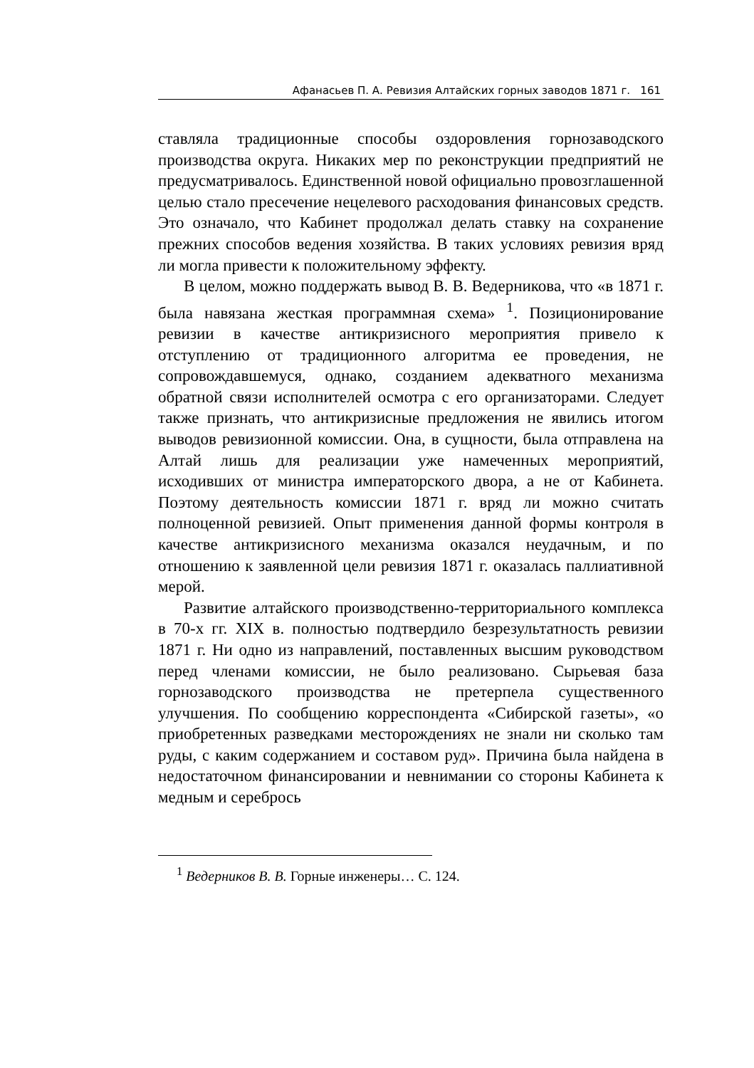Афанасьев П. А. Ревизия Алтайских горных заводов 1871 г. 161
ставляла традиционные способы оздоровления горнозаводского производства округа. Никаких мер по реконструкции предприятий не предусматривалось. Единственной новой официально провозглашенной целью стало пресечение нецелевого расходования финансовых средств. Это означало, что Кабинет продолжал делать ставку на сохранение прежних способов ведения хозяйства. В таких условиях ревизия вряд ли могла привести к положительному эффекту.
В целом, можно поддержать вывод В. В. Ведерникова, что «в 1871 г. была навязана жесткая программная схема» <sup>1</sup>. Позиционирование ревизии в качестве антикризисного мероприятия привело к отступлению от традиционного алгоритма ее проведения, не сопровождавшемуся, однако, созданием адекватного механизма обратной связи исполнителей осмотра с его организаторами. Следует также признать, что антикризисные предложения не явились итогом выводов ревизионной комиссии. Она, в сущности, была отправлена на Алтай лишь для реализации уже намеченных мероприятий, исходивших от министра императорского двора, а не от Кабинета. Поэтому деятельность комиссии 1871 г. вряд ли можно считать полноценной ревизией. Опыт применения данной формы контроля в качестве антикризисного механизма оказался неудачным, и по отношению к заявленной цели ревизия 1871 г. оказалась паллиативной мерой.
Развитие алтайского производственно-территориального комплекса в 70-х гг. XIX в. полностью подтвердило безрезультатность ревизии 1871 г. Ни одно из направлений, поставленных высшим руководством перед членами комиссии, не было реализовано. Сырьевая база горнозаводского производства не претерпела существенного улучшения. По сообщению корреспондента «Сибирской газеты», «о приобретенных разведками месторождениях не знали ни сколько там руды, с каким содержанием и составом руд». Причина была найдена в недостаточном финансировании и невнимании со стороны Кабинета к медным и серебрось
<sup>1</sup> Ведерников В. В. Горные инженеры… С. 124.